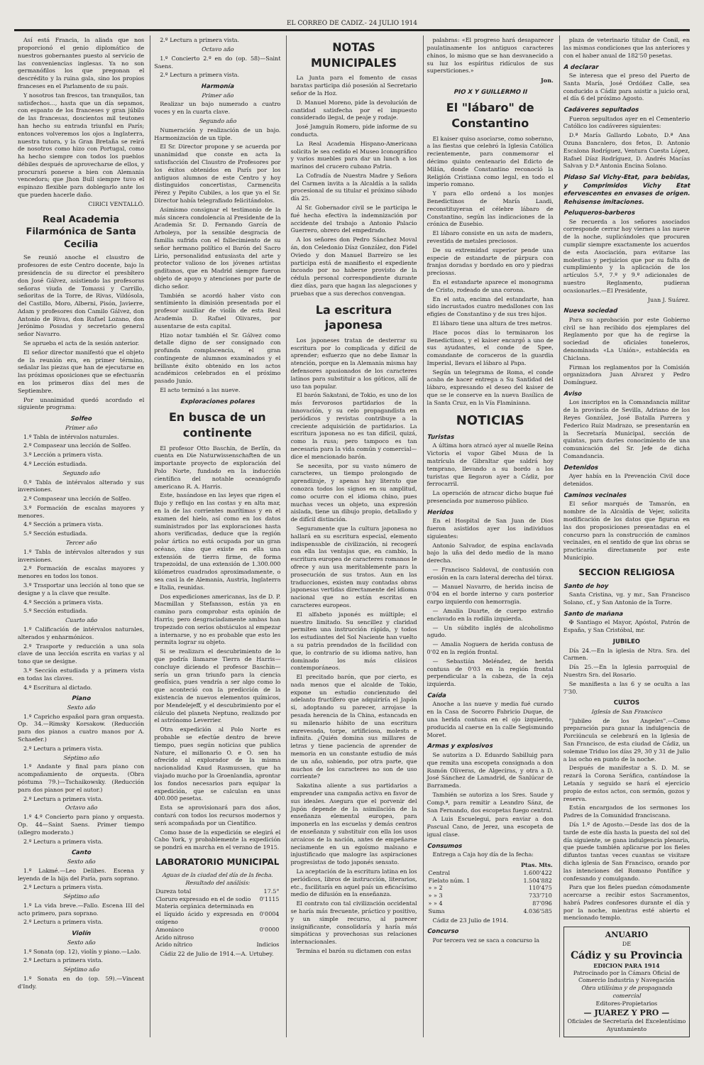EL CORREO DE CADIZ.- 24 JULIO 1914
Así está Francia, la aliada que nos proporcionó el genio diplomático de nuestros gobernantes puesto al servicio de las conveniencias inglesas. Ya no son germanófilos los que pregonan el descrédito y la ruina gala, sino los propios franceses en el Parlamento de su país.
Y nosotros tan frescos, tan tranquilos, tan satisfechos..., hasta que un día sepamos, con espanto de los franceses y gran júbilo de las francesas, doscientos mil teutones han hecho su entrada triunfal en París; entonces volveremos los ojos a Inglaterra, nuestra tutora, y la Gran Bretaña se reirá de nosotros como hizo con Portugal, como ha hecho siempre con todos los pueblos débiles después de aprovecharse de ellos, y procurará ponerse a bien con Alemania vencedora; que Jhon Bull siempre tuvo el espinazo flexible para doblegarlo ante los que pueden hacerle daño.
CIRICI VENTALLÓ.
Real Academia Filarmónica de Santa Cecilia
Se reunió anoche el claustro de profesores de este Centro docente, bajo la presidencia de su director el presbítero don José Gálvez, asistiendo las profesoras señoras viuda de Tomassi y Carrillo, señoritas de la Torre, de Rivas, Vildósola, del Castillo, Moro, Alberni, Pisón, Javierre, Adam y profesores don Camilo Gálvez, don Antonio de Rivas, don Rafael Lozano, don Jerónimo Posadas y secretario general señor Navarro.
Se aprueba el acta de la sesión anterior.
El señor director manifestó que el objeto de la reunión era, en primer término, señalar las piezas que han de ejecutarse en las próximas oposiciones que se efectuarán en los primeros días del mes de Septiembre.
Por unanimidad quedó acordado el siguiente programa:
Solfeo
Primer año
1.º Tabla de intérvalos naturales.
2.º Compasear una lección de Solfeo.
3.º Lección a primera vista.
4.º Lección estudiada.
Segundo año
0.º Tabla de intérvalos alterado y sus inversiones.
2.º Compasear una lección de Solfeo.
3.º Formación de escalas mayores y menores.
4.º Sección a primera vista.
5.º Sección estudiada.
Tercer año
1.º Tabla de intérvalos alterados y sus inversiones.
2.º Formación de escalas mayores y menores en todos los tonos.
3.º Trasportar una lección al tono que se designe y a la clave que resulte.
4.º Sección a primera vista.
5.º Sección estudiada.
Cuarto año
1.º Calificación de intérvalos naturales, alterados y enharmónicos.
2.º Trasporte y reducción a una sola clave de una lección escrita en varias y al tono que se designe.
3.º Sección estudiada y a primera vista en todas las claves.
4.º Escritura al dictado.
Piano
Sexto año
1.º Capricho español para gran orquesta. Op. 34.—Rimsky Korsakow. (Reducción para dos pianos a cuatro manos por A. Schaefer.)
2.º Lectura a primera vista.
Séptimo año
1.º Andante y final para piano con acompañamiento de orquesta. (Obra póstuma 79.)—Tschaikowsky. (Reducción para dos pianos por el autor.)
2.º Lectura a primera vista.
Octavo año
1.º 4.º Concierto para piano y orquesta. Op. 44—Saint Saens. Primer tiempo (allegro moderato.)
2.º Lectura a primera vista.
Canto
Sexto año
1.º Lakmé.—Leo Delibes. Escena y leyenda de la hija del Paria, para soprano.
2.º Lectura a primera vista.
Séptimo año
1.º La vida breve.—Fallo. Escena III del acto primero, para soprano.
2.º Lectura a primera vista.
Violín
Sexto año
1.º Sonata (op. 12), violín y piano.—Lalo.
2.º Lectura a primera vista.
Séptimo año
1.º Sonata en do (op. 59).—Vincent d'Indy.
2.º Lectura a primera vista.
Octavo año
1.º Concierto 2.º en do (op. 58)—Saint Saens.
2.º Lectura a primera vista.
Harmonía
Primer año
Realizar un bajo numerado a cuatro voces y en la cuarta clave.
Segundo año
Numeración y realización de un bajo. Harmonización de un tiple.
El Sr. Director propone y se acuerda por unanimidad que conste en acta la satisfacción del Claustro de Profesores por los éxitos obtenidos en París por los antiguos alumnos de este Centro y hoy distinguidos concertistas, Carmencita Pérez y Pepito Cubiles, a los que ya el Sr. Director había telegrafiado felicitándolos.
Asimismo consignar el testimonio de la más sincera condolencia al Presidente de la Academia Sr. D. Fernando García de Arboleya, por la sensible desgracia de familia sufrida con el fallecimiento de su señor hermano político el Barón del Sacro Lirio, personalidad entusiasta del arte y protector valioso de los jóvenes artistas gaditanos, que en Madrid siempre fueron objeto de apoyo y atenciones por parte de dicho señor.
También se acordó haber visto con sentimiento la dimisión presentada por el profesor auxiliar de violín de esta Real Academia D. Rafael Olivares, por ausentarse de esta capital.
Hizo notar también el Sr. Gálvez como detalle digno de ser consignado con profunda complacencia, el gran contingente de alumnos examinados y el brillante éxito obtenido en los actos académicos celebrados en el próximo pasado Junio.
El acto terminó a las nueve.
Exploraciones polares
En busca de un continente
El profesor Otto Baschin, de Berlín, da cuenta en Die Naturwissenschaften de un importante proyecto de exploración del Polo Norte, fundado en la inducción científica del notable oceanógrafo americano R. A. Harris.
Este, basándose en las leyes que rigen el flujo y reflujo en las costas y en alta mar, en la de las corrientes marítimas y en el examen del hielo, así como en los datos suministrados por las exploraciones hasta ahora verificadas, deduce que la región polar ártica no está ocupada por un gran océano, sino que existe en ella una extensión de tierra firme, de forma trapezoidal, de una extensión de 1.300.000 kilómetros cuadrados aproximadamente, o sea casi la de Alemania, Austria, Inglaterra e Italia, reunidas.
Dos expediciones americanas, las de D. P. Macmillan y Stefansson, están ya en camino para comprobar esta opinión de Harris; pero desgraciadamente ambas han tropezado con serios obstáculos al empezar a internarse, y no es probable que esto les permita lograr su objeto.
Si se realizara el descubrimiento de lo que podría llamarse Tierra de Harris—concluye diciendo el profesor Baschin—sería un gran triunfo para la ciencia geofísica, pues vendría a ser algo como lo que aconteció con la predicción de la existencia de nuevos elementos químicos, por Mendelejeff, y el descubrimiento por el cálculo del planeta Neptuno, realizado por el astrónomo Leverrier.
Otra expedición al Polo Norte es probable se efectúe dentro de breve tiempo, pues según noticias que publica Nature, el millonario O. e O. sen ha ofrecido al explorador de la misma nacionalidad Knud Rasmussen, que ha viajado mucho por la Groenlandia, aprontar los fondos necesarios para equipar la expedición, que se calculan en unas 400.000 pesetas.
Esta se aprovisionará para dos años, contará con todos los recursos modernos y será acompañada por un Científico.
Como base de la expedición se elegirá el Cabo York, y probablemente la expedición se pondrá en marcha en el verano de 1915.
LABORATORIO MUNICIPAL
Aguas de la ciudad del día de la fecha. Resultado del análisis:
| Dureza total | 17.5° |
| Cloruro expresado en el de sodio | 0'1115 |
| Materia orgánica determinada en el líquido ácido y expresada en oxígeno | 0'0004 |
| Amoniaco | 0'0000 |
| Acido nitroso | |
| Acido nítrico | Indicios |
Cádiz 22 de Julio de 1914.—A. Urtubey.
NOTAS MUNICIPALES
La Junta para el fomento de casas baratas participa dió posesión al Secretario señor de la Hoz.
D. Manuel Moreno, pide la devolución de cantidad satisfecha por el impuesto considerado ilegal, de peaje y rodaje.
José Jamguín Romero, pide informe de su conducta.
La Real Academia Hispano-Americana solicita le sea cedido el Museo Iconográfico y varios muebles para dar un lunch a los marinos del crucero cubano Patria.
La Cofradía de Nuestra Madre y Señora del Carmen invita a la Alcaldía a la salida procesional de su titular el próximo sábado día 25.
Al Sr. Gobernador civil se le participa le fué hecha efectiva la indemnización por accidente del trabajo a Antonio Palacio Guerrero, obrero del empedrado.
A los señores don Pedro Sánchez Moval án, don Celedonio Díaz González, don Fidel Oviedo y don Manuel Barreiro se les participa está de manifiesto el expediente incoado por no haberse provisto de la cédula personal correspondiente durante diez días, para que hagan las alegaciones y pruebas que a sus derechos convengan.
La escritura japonesa
Los japoneses tratan de desterrar su escritura por lo complicada y difícil de aprender; esfuerzo que no debe llamar la atención, porque en la Alemania misma hay defensores apasionados de los caracteres latinos para substituir a los góticos, allí de uso tan popular.
El barón Sakatani, de Tokio, es uno de los más fervorosos partidarios de la innovación, y su celo propagandista en periódicos y revistas contribuye a la creciente adquisición de partidarios. La escritura japonesa no es tan difícil, quizá, como la rusa; pero tampoco es tan necesaria para la vida común y comercial—dice el mencionado barón.
Se necesita, por su vasto número de caracteres, un tiempo prolongado de aprendizaje, y apenas hay literato que conozca todos los signos en su amplitud, como ocurre con el idioma chino, pues muchas veces un objeto, una expresión aislada, tiene un dibujo propio, detallado y de difícil distinción.
Seguramente que la cultura japonesa no hallará en su escritura especial, elemento indispensable de civilización, ni recogerá con ella las ventajas que, en cambio, la escritura europea de caracteres romanos le ofrece y aun usa meritablemente para la prosecución de sus tratos. Aun en las traducciones, existen muy contadas obras japonesas vertidas directamente del idioma nacional que no están escritas en caracteres europeos.
El alfabeto japonés es múltiple; el nuestro limitado. Su sencillez y claridad permiten una instrucción rápida, y todos los estudiantes del Sol Naciente han vuelto a su patria prendados de la facilidad con que, lo contrario de su idioma nativo, han dominado los más clásicos contemporáneos.
El precitado barón, que por cierto, es nada menos que el alcalde de Tokio, expone un estudio concienzudo del adelanto fructífero que adquiriría el Japón si, adoptando su parecer, arrojase la pesada herencia de la China, estancada en su milenario hábito de una escritura enrevesada, torpe, artificiosa, molesta e infinita. ¿Quién domina sus millares de letras y tiene paciencia de aprender de memoria en un constante estudio de más de un año, sabiendo, por otra parte, que muchos de los caracteres no son de uso corriente?
Sakatina aliente a sus partidarios a emprender una campaña activa en favor de sus ideales. Asegura que el porvenir del Japón depende de la asimilación de la enseñanza elemental europea, para imponerla en las escuelas y demás centros de enseñanza y substituir con ella los usos arcaicos de la nación, antes de empeñarse neciamente en un egoísmo malsano e injustificado que malogre las aspiraciones progresistas de todo japonés sensato.
La aceptación de la escritura latina en los periódicos, libros de instrucción, literarios, etc., facilitaría en aquel país un eficacísimo medio de difusión en la enseñanza.
El contrato con tal civilización occidental se haría más frecuente, práctico y positivo, y un simple recurso, al parecer insignificante, consolidaría y haría más simpáticas y provechosas sus relaciones internacionales.
Termina el barón su dictamen con estas
palabras: «El progreso hará desaparecer paulatinamente los antiguos caracteres chinos, lo mismo que se han desvanecido a su luz los espíritus ridículos de sus supersticiones.»
Jon.
PIO X Y GUILLERMO II
El "lábaro" de Constantino
El kaiser quiso asociarse, como soberano, a las fiestas que celebró la Iglesia Católica recientemente, para conmemorar el décimo quinto centenario del Edicto de Milán, donde Constantino reconoció la Religión Cristiana como legal, en todo el imperio romano.
Y para ello ordenó a los monjes Benedictinos de María Laadi, reconstituyeran el célebre lábaro de Constantino, según las indicaciones de la crónica de Eusebio.
El lábaro consiste en un asta de madera, revestida de metales preciosos.
De su extremidad superior pende una especie de estandarte de púrpura con franjas doradas y bordado en oro y piedras preciosas.
En el estandarte aparece el monograma de Cristo, rodeado de una corona.
En el asta, encima del estandarte, han sido incrustados cuatro medallones con las efigies de Constantino y de sus tres hijos.
El lábaro tiene una altura de tres metros.
Hace pocos días lo terminaron los Benedictinos, y el kaiser encargó a uno de sus ayudantes, el conde de Spee, comandante de coraceros de la guardia Imperial, llevara el lábaro al Papa.
Según un telegrama de Roma, el conde acaba de hacer entrega a Su Santidad del lábaro, expresando el deseo del kaiser de que se le conserve en la nueva Basílica de la Santa Cruz, en la Vía Flaminiana.
NOTICIAS
Turistas
A última hora atracó ayer al muelle Reina Victoria el vapor Gibel Musa de la matrícula de Gibraltar que saldrá hoy temprano, llevando a su bordo a los turistas que llegaron ayer a Cádiz, por ferrocarril.
La operación de atracar dicho buque fué presenciada por numeroso público.
Heridos
En el Hospital de San Juan de Dios fueron asistidos ayer los individuos siguientes:
Antonio Salvador, de espina enclavada bajo la uña del dedo medio de la mano derecha.
— Francisco Saldoval, de contusión con erosión en la cara lateral derecha del tórax.
— Manuel Navarro, de herida incisa de 0'04 en el borde interno y cara posterior carpo izquierdo con hemorragia.
— Amalia Duarte, de cuerpo extraño enclavado en la rodilla izquierda.
— Un súbdito inglés de alcoholismo agudo.
— Amalia Noguera de herida contusa de 0'02 en la región frontal.
— Sebastián Meléndez, de herida contusa de 0'03 en la región frontal perpendicular a la cabeza, de la ceja izquierda.
Caída
Anoche a las nueve y media fué curado en la Casa de Socorro Fabricio Duque, de una herida contusa en el ojo izquierdo, producida al caerse en la calle Segismundo Moret.
Armas y explosivos
Se autoriza a D. Eduardo Sabilluig para que remita una escopeta consignada a don Ramón Oliveras, de Algeciras, y otra a D. José Sánchez de Lamadrid, de Sanlúcar de Barrameda.
También se autoriza a los Sres. Saude y Comp.ª, para remitir a Leandro Sánz, de San Fernando, dos escopetas fuego central.
A Luis Escuelegui, para enviar a don Pascual Cano, de Jerez, una escopeta de igual clase.
Consumos
Entrega a Caja hoy día de la fecha:
| | Ptas. Mts. |
| --- | --- |
| Central | 1.600'422 |
| Fielato núm. 1 | 1.504'882 |
| » » 2 | 110'475 |
| » » 3 | 733'710 |
| » » 4 | 87'096 |
| Suma | 4.036'585 |
Cádiz de 23 Julio de 1914.
Concurso
Por tercera vez se saca a concurso la
plaza de veterinario titular de Conil, en las mismas condiciones que las anteriores y con el haber anual de 182'50 pesetas.
A declarar
Se interesa que el preso del Puerto de Santa María, José Ordóñez Calle, sea conducido a Cádiz para asistir a juicio oral, el día 6 del próximo Agosto.
Cadáveres sepultados
Fueron sepultados ayer en el Cementerio Católico los cadáveres siguientes:
D.ª María Gallardo Lobato, D.ª Ana Ozuna Bancalero, dos fetos, D. Antonio Escalona Rodríguez, Ventura Cuesta López, Rafael Díaz Rodríguez, D. Andrés Macías Salvan y D.ª Antonia Encina Solano.
Pidaso Sal Vichy-Etat, para bebidas, y Comprimidos Vichy Etat efervescentes en envases de origen. Rehúsense imitaciones.
Peluqueros-barberos
Se recuerda a los señores asociados corresponde cerrar hoy viernes a las nueve de la noche, suplicándoles que procuren cumplir siempre exactamente los acuerdos de esta Asociación, para evitarse las molestias y perjuicios que por su falta de cumplimiento y la aplicación de los artículos 5.º, 7.º y 9.º adicionales de nuestro Reglamento, pudieran ocasionarles.—El Presidente,
Juan J. Suárez.
Nueva sociedad
Para su aprobación por este Gobierno civil se han recibido dos ejemplares del Reglamento por que ha de regirse la sociedad de oficiales toneleros, denominada «La Unión», establecida en Chiclana.
Firman los reglamentos por la Comisión organizadora Juan Alvarez y Pedro Domínguez.
Aviso
Los inscriptos en la Comandancia militar de la provincia de Sevilla, Adriano de los Reyes González, José Batalla Parrera y Federico Ruiz Madrazo, se presentarán en la Secretaría Municipal, sección de quintas, para darles conocimiento de una comunicación del Sr. Jefe de dicha Comandancia.
Detenidos
Ayer había en la Prevención Civil doce detenidos.
Caminos vecinales
El señor marqués de Tamarón, en nombre de la Alcaldía de Vejer, solicita modificación de los datos que figuran en las dos proposiciones presentadas en el concurso para la construcción de caminos vecinales, en el sentido de que las obras se practicarán directamente por este Municipio.
SECCION RELIGIOSA
Santo de hoy
Santa Cristina, vg. y mr., San Francisco Solano, cf., y San Antonio de la Torre.
Santo de mañana
✠ Santiago el Mayor, Apóstol, Patrón de España, y San Cristóbal, mr.
JUBILEO
Día 24.—En la iglesia de Ntra. Sra. del Carmen.
Día 25.—En la Iglesia parroquial de Nuestra Sra. del Rosario.
Se manifiesta a las 6 y se oculta a las 7'30.
CULTOS
Iglesia de San Francisco
"Jubileo de los Angeles".—Como preparación para ganar la indulgencia de Porciúncula se celebrará en la Iglesia de San Francisco, de esta ciudad de Cádiz, un solemne Triduo los días 29, 30 y 31 de Julio a las ocho en punto de la noche.
Después de manifestar a S. D. M. se rezará la Corona Seráfica, cantándose la Letanía y seguido se hará el ejercicio propio de estos actos, con sermón, gozos y reserva.
Están encargados de los sermones los Padres de la Comunidad franciscana.
Día 1.º de Agosto.—Desde las dos de la tarde de este día hasta la puesta del sol del día siguiente, se gana indulgencia plenaria, que puede también aplicarse por los fieles difuntos tantas veces cuantas se visitare dicha iglesia de San Francisco, orando por las intenciones del Romano Pontífice y confesando y comulgando.
Para que los fieles puedan cómodamente acercarse a recibir estos Sacramentos, habrá Padres confesores durante el día y por la noche, mientras esté abierto el mencionado templo.
ANUARIO
DE
Cádiz y su Provincia
EDICION PARA 1914
Patrocinado por la Cámara Oficial de Comercio Industria y Navegación
Obra utilísima y de propaganda comercial
Editores-Propietarios
— JUAREZ Y PRO —
Oficiales de Secretaría del Excelentísimo Ayuntamiento